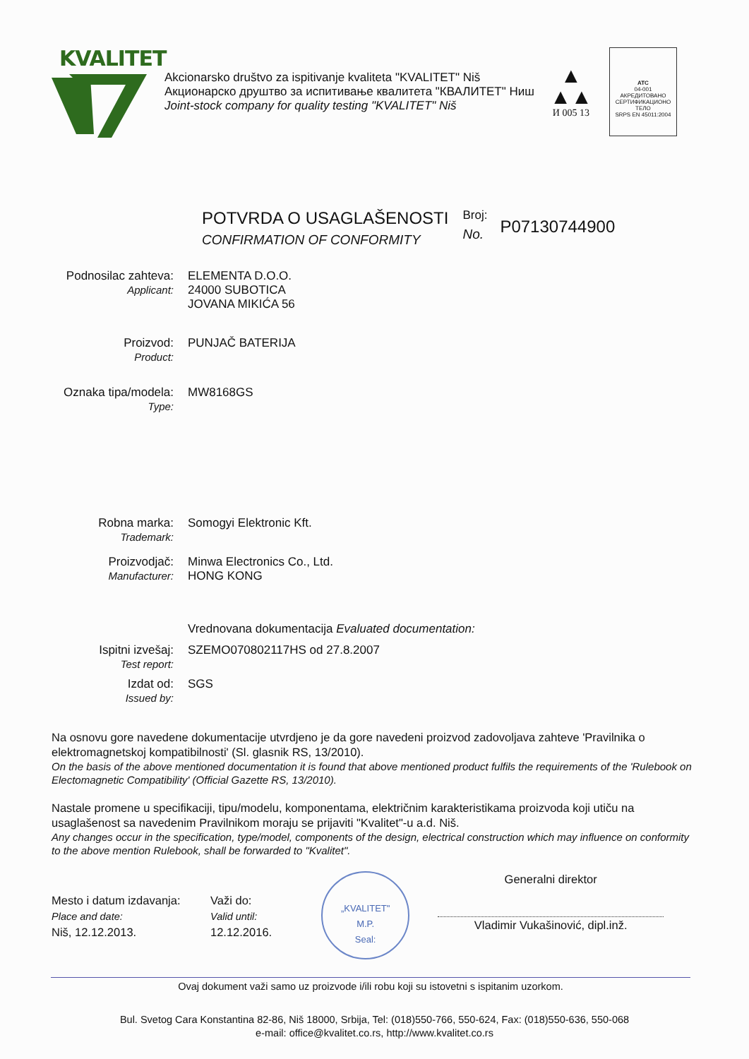KVALITET
Akcionarsko društvo za ispitivanje kvaliteta "KVALITET" Niš
Акционарско друштво за испитивање квалитета "КВАЛИТЕТ" Ниш
Joint-stock company for quality testing "KVALITET" Niš
▲
▲▲
И 005 13
ATC
04-001
АКРЕДИТОВАНО СЕРТИФИКАЦИОНО ТЕЛО
SRPS EN 45011:2004
POTVRDA O USAGLAŠENOSTI
CONFIRMATION OF CONFORMITY
Broj:
No.
P07130744900
Podnosilac zahteva:
Applicant:
ELEMENTA D.O.O.
24000 SUBOTICA
JOVANA MIKIĆA 56
Proizvod:
Product:
PUNJAČ BATERIJA
Oznaka tipa/modela:
Type:
MW8168GS
Robna marka:
Trademark:
Somogyi Elektronic Kft.
Proizvodjač:
Manufacturer:
Minwa Electronics Co., Ltd.
HONG KONG
Vrednovana dokumentacija Evaluated documentation:
Ispitni izvešaj:
Test report:
SZEMO070802117HS od 27.8.2007
Izdat od:
Issued by:
SGS
Na osnovu gore navedene dokumentacije utvrdjeno je da gore navedeni proizvod zadovoljava zahteve 'Pravilnika o elektromagnetskoj kompatibilnosti' (Sl. glasnik RS, 13/2010).
On the basis of the above mentioned documentation it is found that above mentioned product fulfils the requirements of the 'Rulebook on Electomagnetic Compatibility' (Official Gazette RS, 13/2010).
Nastale promene u specifikaciji, tipu/modelu, komponentama, električnim karakteristikama proizvoda koji utiču na usaglašenost sa navedenim Pravilnikom moraju se prijaviti "Kvalitet"-u a.d. Niš.
Any changes occur in the specification, type/model, components of the design, electrical construction which may influence on conformity to the above mention Rulebook, shall be forwarded to "Kvalitet".
Mesto i datum izdavanja:
Place and date:
Niš, 12.12.2013.
Važi do:
Valid until:
12.12.2016.
„KVALITET"
M.P.
Seal:
Generalni direktor
Vladimir Vukašinović, dipl.inž.
Ovaj dokument važi samo uz proizvode i/ili robu koji su istovetni s ispitanim uzorkom.
Bul. Svetog Cara Konstantina 82-86, Niš 18000, Srbija, Tel: (018)550-766, 550-624, Fax: (018)550-636, 550-068
e-mail: office@kvalitet.co.rs, http://www.kvalitet.co.rs